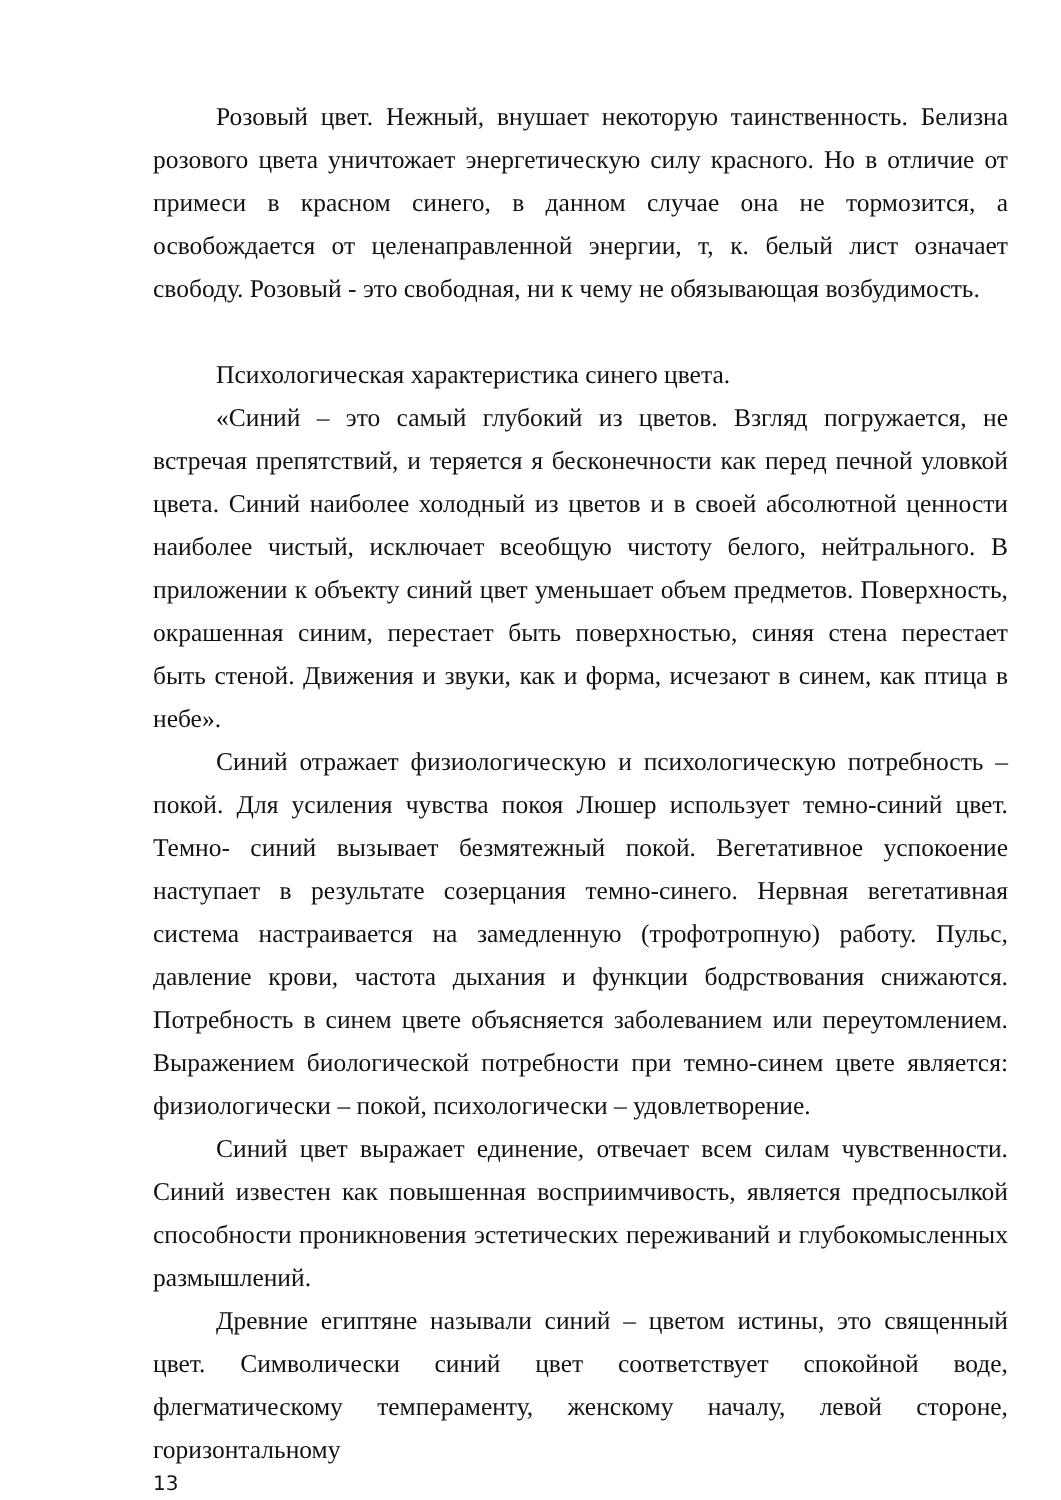Розовый цвет. Нежный, внушает некоторую таинственность. Белизна розового цвета уничтожает энергетическую силу красного. Но в отличие от примеси в красном синего, в данном случае она не тормозится, а освобождается от целенаправленной энергии, т, к. белый лист означает свободу. Розовый - это свободная, ни к чему не обязывающая возбудимость.
Психологическая характеристика синего цвета.
«Синий – это самый глубокий из цветов. Взгляд погружается, не встречая препятствий, и теряется я бесконечности как перед печной уловкой цвета. Синий наиболее холодный из цветов и в своей абсолютной ценности наиболее чистый, исключает всеобщую чистоту белого, нейтрального. В приложении к объекту синий цвет уменьшает объем предметов. Поверхность, окрашенная синим, перестает быть поверхностью, синяя стена перестает быть стеной. Движения и звуки, как и форма, исчезают в синем, как птица в небе».
Синий отражает физиологическую и психологическую потребность – покой. Для усиления чувства покоя Люшер использует темно-синий цвет. Темно- синий вызывает безмятежный покой. Вегетативное успокоение наступает в результате созерцания темно-синего. Нервная вегетативная система настраивается на замедленную (трофотропную) работу. Пульс, давление крови, частота дыхания и функции бодрствования снижаются. Потребность в синем цвете объясняется заболеванием или переутомлением. Выражением биологической потребности при темно-синем цвете является: физиологически – покой, психологически – удовлетворение.
Синий цвет выражает единение, отвечает всем силам чувственности. Синий известен как повышенная восприимчивость, является предпосылкой способности проникновения эстетических переживаний и глубокомысленных размышлений.
Древние египтяне называли синий – цветом истины, это священный цвет. Символически синий цвет соответствует спокойной воде, флегматическому темпераменту, женскому началу, левой стороне, горизонтальному
13